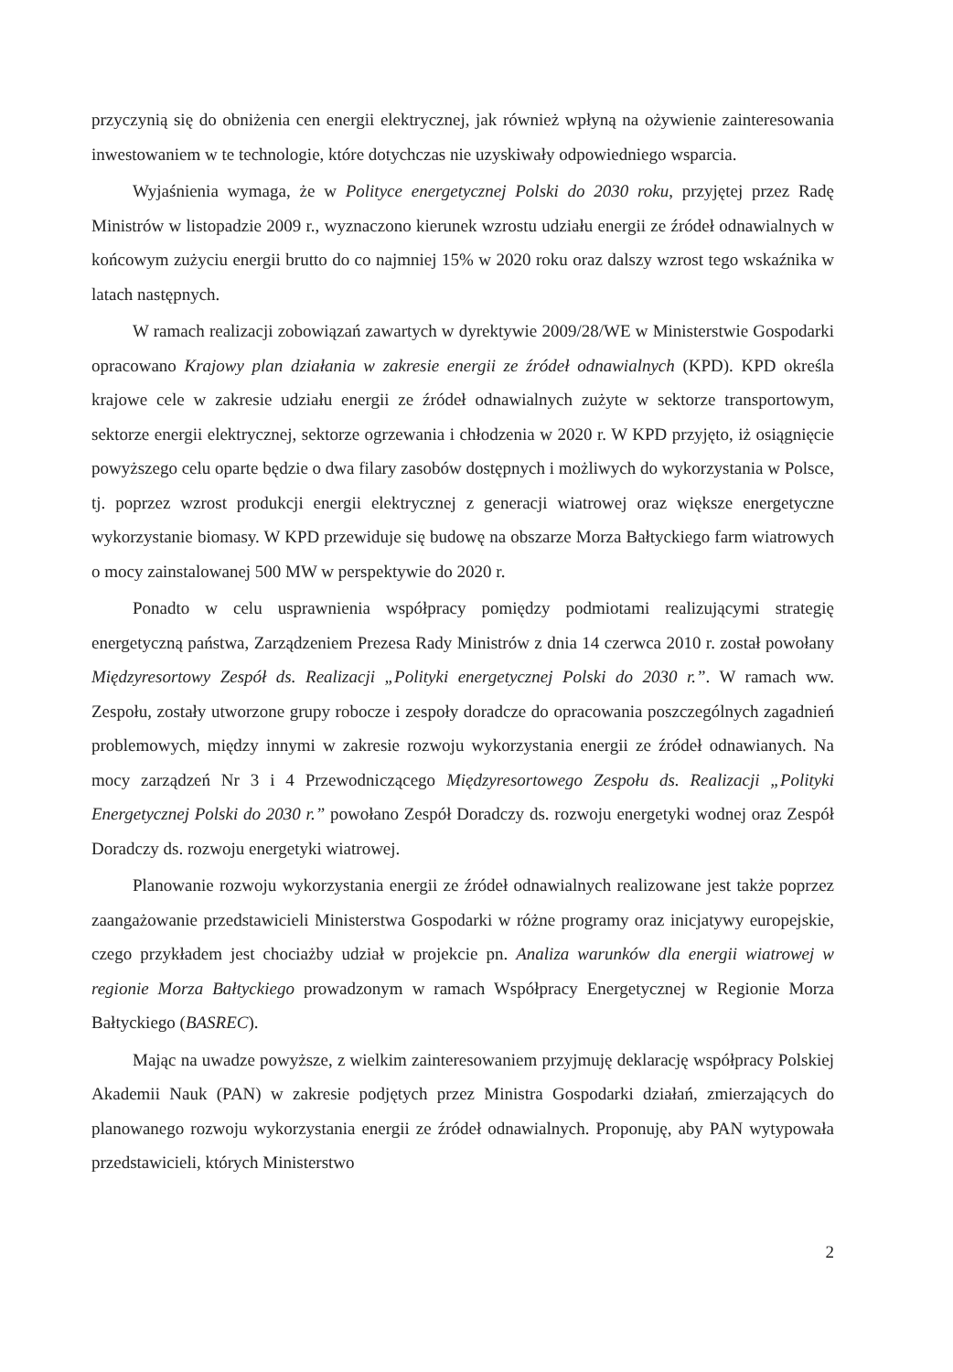przyczynią się do obniżenia cen energii elektrycznej, jak również wpłyną na ożywienie zainteresowania inwestowaniem w te technologie, które dotychczas nie uzyskiwały odpowiedniego wsparcia.
Wyjaśnienia wymaga, że w Polityce energetycznej Polski do 2030 roku, przyjętej przez Radę Ministrów w listopadzie 2009 r., wyznaczono kierunek wzrostu udziału energii ze źródeł odnawialnych w końcowym zużyciu energii brutto do co najmniej 15% w 2020 roku oraz dalszy wzrost tego wskaźnika w latach następnych.
W ramach realizacji zobowiązań zawartych w dyrektywie 2009/28/WE w Ministerstwie Gospodarki opracowano Krajowy plan działania w zakresie energii ze źródeł odnawialnych (KPD). KPD określa krajowe cele w zakresie udziału energii ze źródeł odnawialnych zużyte w sektorze transportowym, sektorze energii elektrycznej, sektorze ogrzewania i chłodzenia w 2020 r. W KPD przyjęto, iż osiągnięcie powyższego celu oparte będzie o dwa filary zasobów dostępnych i możliwych do wykorzystania w Polsce, tj. poprzez wzrost produkcji energii elektrycznej z generacji wiatrowej oraz większe energetyczne wykorzystanie biomasy. W KPD przewiduje się budowę na obszarze Morza Bałtyckiego farm wiatrowych o mocy zainstalowanej 500 MW w perspektywie do 2020 r.
Ponadto w celu usprawnienia współpracy pomiędzy podmiotami realizującymi strategię energetyczną państwa, Zarządzeniem Prezesa Rady Ministrów z dnia 14 czerwca 2010 r. został powołany Międzyresortowy Zespół ds. Realizacji „Polityki energetycznej Polski do 2030 r.”. W ramach ww. Zespołu, zostały utworzone grupy robocze i zespoły doradcze do opracowania poszczególnych zagadnień problemowych, między innymi w zakresie rozwoju wykorzystania energii ze źródeł odnawianych. Na mocy zarządzeń Nr 3 i 4 Przewodniczącego Międzyresortowego Zespołu ds. Realizacji „Polityki Energetycznej Polski do 2030 r.” powołano Zespół Doradczy ds. rozwoju energetyki wodnej oraz Zespół Doradczy ds. rozwoju energetyki wiatrowej.
Planowanie rozwoju wykorzystania energii ze źródeł odnawialnych realizowane jest także poprzez zaangażowanie przedstawicieli Ministerstwa Gospodarki w różne programy oraz inicjatywy europejskie, czego przykładem jest chociażby udział w projekcie pn. Analiza warunków dla energii wiatrowej w regionie Morza Bałtyckiego prowadzonym w ramach Współpracy Energetycznej w Regionie Morza Bałtyckiego (BASREC).
Mając na uwadze powyższe, z wielkim zainteresowaniem przyjmuję deklarację współpracy Polskiej Akademii Nauk (PAN) w zakresie podjętych przez Ministra Gospodarki działań, zmierzających do planowanego rozwoju wykorzystania energii ze źródeł odnawialnych. Proponuję, aby PAN wytypowała przedstawicieli, których Ministerstwo
2